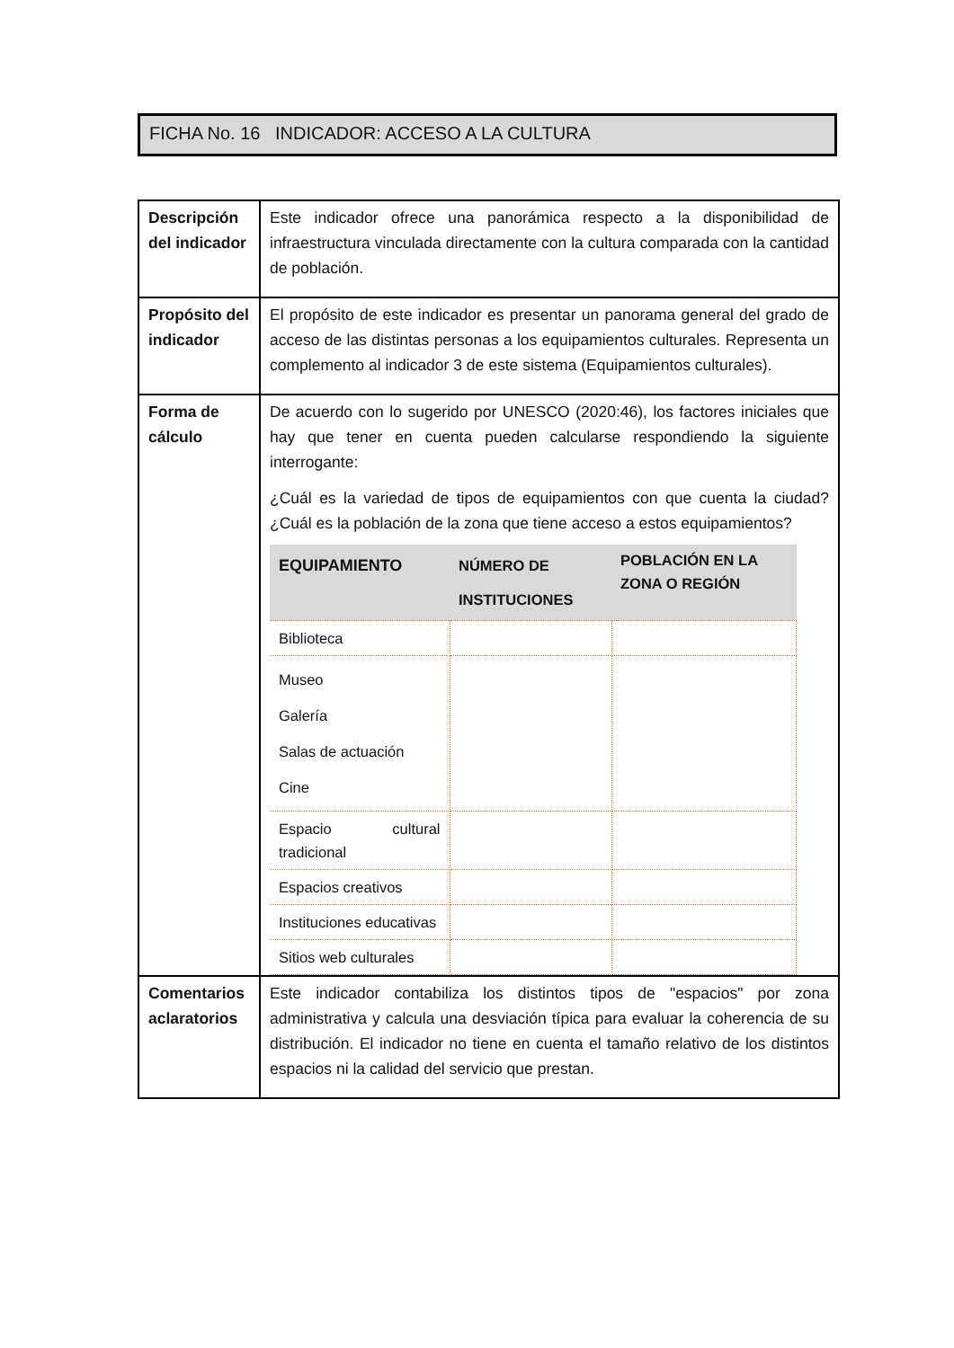FICHA No. 16 INDICADOR: ACCESO A LA CULTURA
| Descripción del indicador | Este indicador ofrece una panorámica respecto a la disponibilidad de infraestructura vinculada directamente con la cultura comparada con la cantidad de población. |
| Propósito del indicador | El propósito de este indicador es presentar un panorama general del grado de acceso de las distintas personas a los equipamientos culturales. Representa un complemento al indicador 3 de este sistema (Equipamientos culturales). |
| Forma de cálculo | De acuerdo con lo sugerido por UNESCO (2020:46), los factores iniciales que hay que tener en cuenta pueden calcularse respondiendo la siguiente interrogante: ¿Cuál es la variedad de tipos de equipamientos con que cuenta la ciudad? ¿Cuál es la población de la zona que tiene acceso a estos equipamientos? / EQUIPAMIENTO / NÚMERO DE INSTITUCIONES / POBLACIÓN EN LA ZONA O REGIÓN / / --- / --- / --- / / Biblioteca / / / / Museo Galería Salas de actuación Cine / / / / Espacio cultural tradicional / / / / Espacios creativos / / / / Instituciones educativas / / / / Sitios web culturales / / / |
| Comentarios aclaratorios | Este indicador contabiliza los distintos tipos de "espacios" por zona administrativa y calcula una desviación típica para evaluar la coherencia de su distribución. El indicador no tiene en cuenta el tamaño relativo de los distintos espacios ni la calidad del servicio que prestan. |